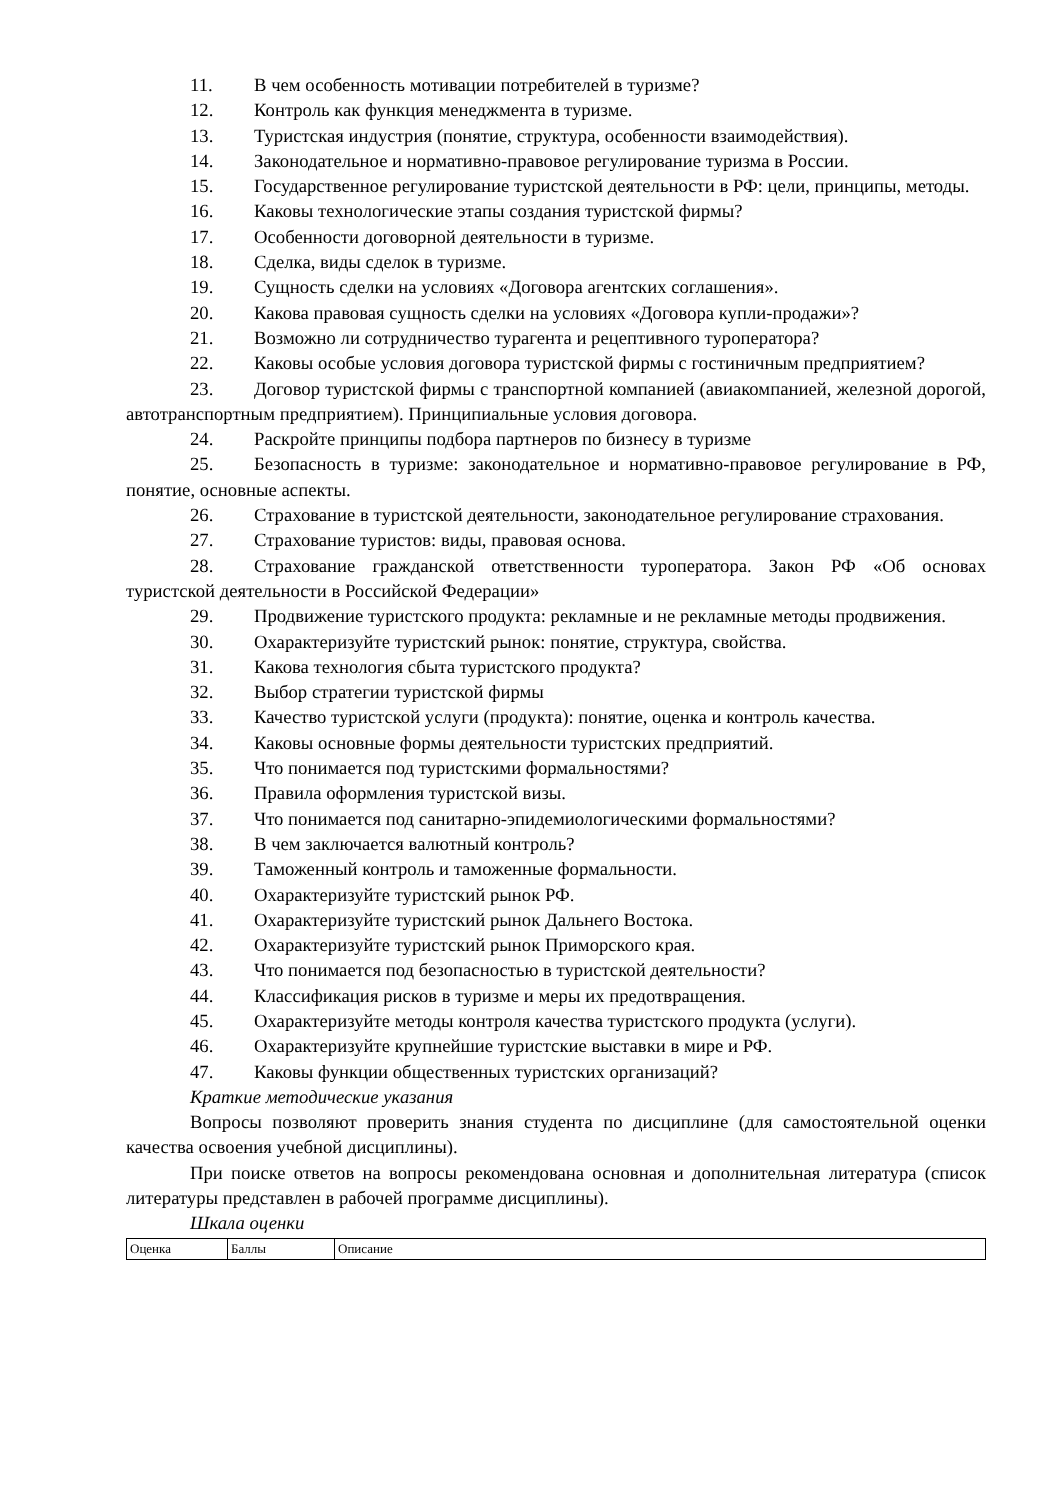11. В чем особенность мотивации потребителей в туризме?
12. Контроль как функция менеджмента в туризме.
13. Туристская индустрия (понятие, структура, особенности взаимодействия).
14. Законодательное и нормативно-правовое регулирование туризма в России.
15. Государственное регулирование туристской деятельности в РФ: цели, принципы, методы.
16. Каковы технологические этапы создания туристской фирмы?
17. Особенности договорной деятельности в туризме.
18. Сделка, виды сделок в туризме.
19. Сущность сделки на условиях «Договора агентских соглашения».
20. Какова правовая сущность сделки на условиях «Договора купли-продажи»?
21. Возможно ли сотрудничество турагента и рецептивного туроператора?
22. Каковы особые условия договора туристской фирмы с гостиничным предприятием?
23. Договор туристской фирмы с транспортной компанией (авиакомпанией, железной дорогой, автотранспортным предприятием). Принципиальные условия договора.
24. Раскройте принципы подбора партнеров по бизнесу в туризме
25. Безопасность в туризме: законодательное и нормативно-правовое регулирование в РФ, понятие, основные аспекты.
26. Страхование в туристской деятельности, законодательное регулирование страхования.
27. Страхование туристов: виды, правовая основа.
28. Страхование гражданской ответственности туроператора. Закон РФ «Об основах туристской деятельности в Российской Федерации»
29. Продвижение туристского продукта: рекламные и не рекламные методы продвижения.
30. Охарактеризуйте туристский рынок: понятие, структура, свойства.
31. Какова технология сбыта туристского продукта?
32. Выбор стратегии туристской фирмы
33. Качество туристской услуги (продукта): понятие, оценка и контроль качества.
34. Каковы основные формы деятельности туристских предприятий.
35. Что понимается под туристскими формальностями?
36. Правила оформления туристской визы.
37. Что понимается под санитарно-эпидемиологическими формальностями?
38. В чем заключается валютный контроль?
39. Таможенный контроль и таможенные формальности.
40. Охарактеризуйте туристский рынок РФ.
41. Охарактеризуйте туристский рынок Дальнего Востока.
42. Охарактеризуйте туристский рынок Приморского края.
43. Что понимается под безопасностью в туристской деятельности?
44. Классификация рисков в туризме и меры их предотвращения.
45. Охарактеризуйте методы контроля качества туристского продукта (услуги).
46. Охарактеризуйте крупнейшие туристские выставки в мире и РФ.
47. Каковы функции общественных туристских организаций?
Краткие методические указания
Вопросы позволяют проверить знания студента по дисциплине (для самостоятельной оценки качества освоения учебной дисциплины).
При поиске ответов на вопросы рекомендована основная и дополнительная литература (список литературы представлен в рабочей программе дисциплины).
Шкала оценки
| Оценка | Баллы | Описание |